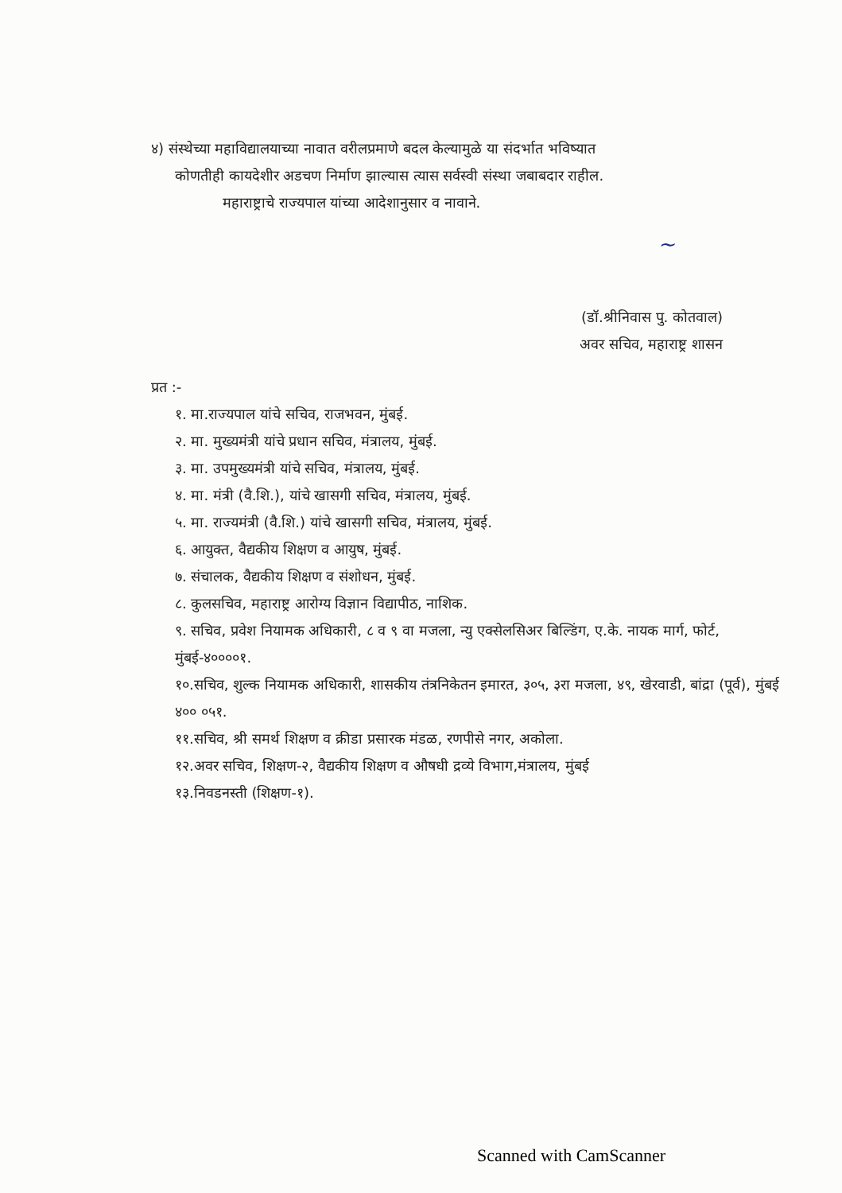४) संस्थेच्या महाविद्यालयाच्या नावात वरीलप्रमाणे बदल केल्यामुळे या संदर्भात भविष्यात
कोणतीही कायदेशीर अडचण निर्माण झाल्यास त्यास सर्वस्वी संस्था जबाबदार राहील.
महाराष्ट्राचे राज्यपाल यांच्या आदेशानुसार व नावाने.
~
(डॉ.श्रीनिवास पु. कोतवाल)
अवर सचिव, महाराष्ट्र शासन
प्रत :-
१. मा.राज्यपाल यांचे सचिव, राजभवन, मुंबई.
२. मा. मुख्यमंत्री यांचे प्रधान सचिव, मंत्रालय, मुंबई.
३. मा. उपमुख्यमंत्री यांचे सचिव, मंत्रालय, मुंबई.
४. मा. मंत्री (वै.शि.), यांचे खासगी सचिव, मंत्रालय, मुंबई.
५. मा. राज्यमंत्री (वै.शि.) यांचे खासगी सचिव, मंत्रालय, मुंबई.
६. आयुक्त, वैद्यकीय शिक्षण व आयुष, मुंबई.
७. संचालक, वैद्यकीय शिक्षण व संशोधन, मुंबई.
८. कुलसचिव, महाराष्ट्र आरोग्य विज्ञान विद्यापीठ, नाशिक.
९. सचिव, प्रवेश नियामक अधिकारी, ८ व ९ वा मजला, न्यु एक्सेलसिअर बिल्डिंग, ए.के. नायक मार्ग, फोर्ट, मुंबई-४००००१.
१०.सचिव, शुल्क नियामक अधिकारी, शासकीय तंत्रनिकेतन इमारत, ३०५, ३रा मजला, ४९, खेरवाडी, बांद्रा (पूर्व), मुंबई ४०० ०५१.
११.सचिव, श्री समर्थ शिक्षण व क्रीडा प्रसारक मंडळ, रणपीसे नगर, अकोला.
१२.अवर सचिव, शिक्षण-२, वैद्यकीय शिक्षण व औषधी द्रव्ये विभाग,मंत्रालय, मुंबई
१३.निवडनस्ती (शिक्षण-१).
Scanned with CamScanner